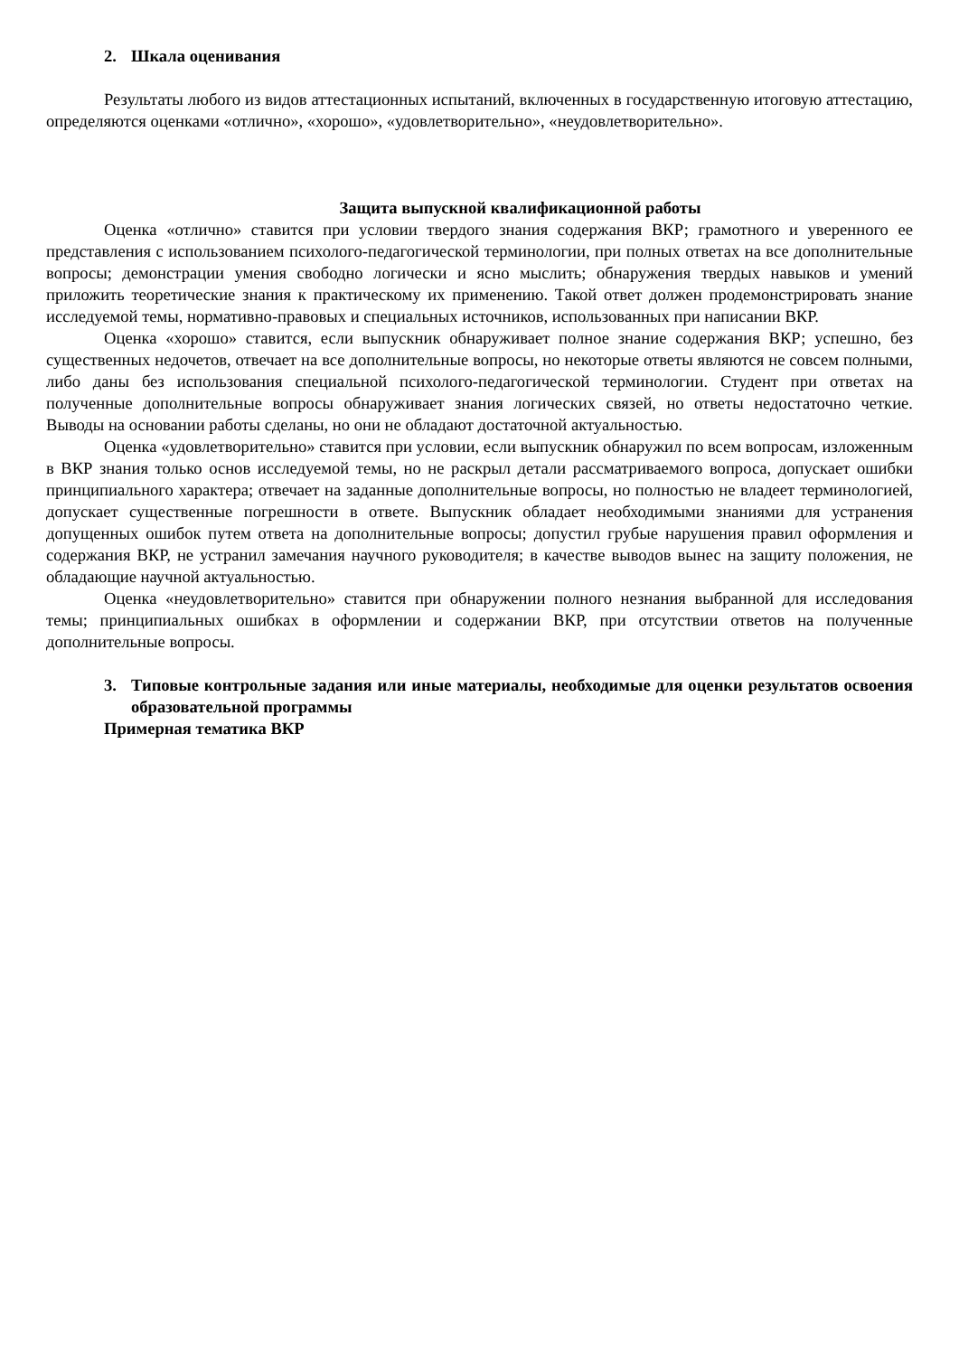2. Шкала оценивания
Результаты любого из видов аттестационных испытаний, включенных в государственную итоговую аттестацию, определяются оценками «отлично», «хорошо», «удовлетворительно», «неудовлетворительно».
Защита выпускной квалификационной работы
Оценка «отлично» ставится при условии твердого знания содержания ВКР; грамотного и уверенного ее представления с использованием психолого-педагогической терминологии, при полных ответах на все дополнительные вопросы; демонстрации умения свободно логически и ясно мыслить; обнаружения твердых навыков и умений приложить теоретические знания к практическому их применению. Такой ответ должен продемонстрировать знание исследуемой темы, нормативно-правовых и специальных источников, использованных при написании ВКР.
Оценка «хорошо» ставится, если выпускник обнаруживает полное знание содержания ВКР; успешно, без существенных недочетов, отвечает на все дополнительные вопросы, но некоторые ответы являются не совсем полными, либо даны без использования специальной психолого-педагогической терминологии. Студент при ответах на полученные дополнительные вопросы обнаруживает знания логических связей, но ответы недостаточно четкие. Выводы на основании работы сделаны, но они не обладают достаточной актуальностью.
Оценка «удовлетворительно» ставится при условии, если выпускник обнаружил по всем вопросам, изложенным в ВКР знания только основ исследуемой темы, но не раскрыл детали рассматриваемого вопроса, допускает ошибки принципиального характера; отвечает на заданные дополнительные вопросы, но полностью не владеет терминологией, допускает существенные погрешности в ответе. Выпускник обладает необходимыми знаниями для устранения допущенных ошибок путем ответа на дополнительные вопросы; допустил грубые нарушения правил оформления и содержания ВКР, не устранил замечания научного руководителя; в качестве выводов вынес на защиту положения, не обладающие научной актуальностью.
Оценка «неудовлетворительно» ставится при обнаружении полного незнания выбранной для исследования темы; принципиальных ошибках в оформлении и содержании ВКР, при отсутствии ответов на полученные дополнительные вопросы.
3. Типовые контрольные задания или иные материалы, необходимые для оценки результатов освоения образовательной программы
Примерная тематика ВКР